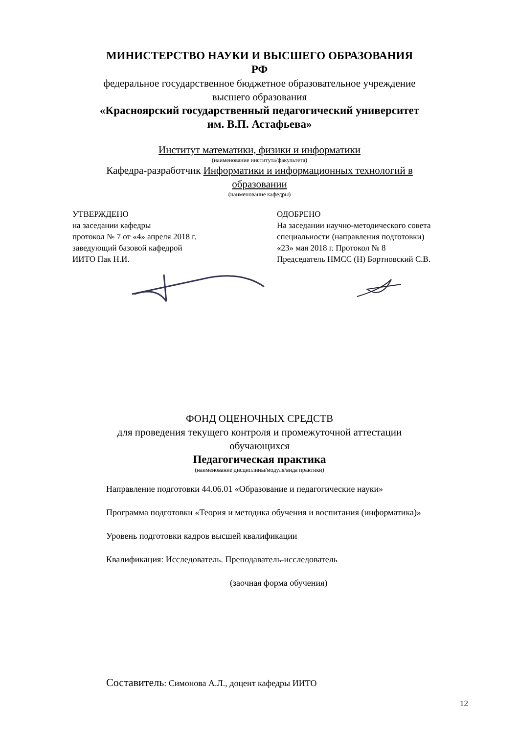МИНИСТЕРСТВО НАУКИ И ВЫСШЕГО ОБРАЗОВАНИЯ
РФ
федеральное государственное бюджетное образовательное учреждение
высшего образования
«Красноярский государственный педагогический университет
им. В.П. Астафьева»
Институт математики, физики и информатики
(наименование института/факультета)
Кафедра-разработчик Информатики и информационных технологий в
образовании
(наименование кафедры)
УТВЕРЖДЕНО
на заседании кафедры
протокол № 7 от «4» апреля 2018 г.
заведующий базовой кафедрой
ИИТО Пак Н.И.
ОДОБРЕНО
На заседании научно-методического совета
специальности (направления подготовки)
«23» мая 2018 г. Протокол № 8
Председатель НМСС (Н) Бортновский С.В.
ФОНД ОЦЕНОЧНЫХ СРЕДСТВ
для проведения текущего контроля и промежуточной аттестации
обучающихся
Педагогическая практика
(наименование дисциплины/модуля/вида практики)
Направление подготовки 44.06.01 «Образование и педагогические науки»
Программа подготовки «Теория и методика обучения и воспитания (информатика)»
Уровень подготовки кадров высшей квалификации
Квалификация: Исследователь. Преподаватель-исследователь
(заочная форма обучения)
Составитель: Симонова А.Л., доцент кафедры ИИТО
12